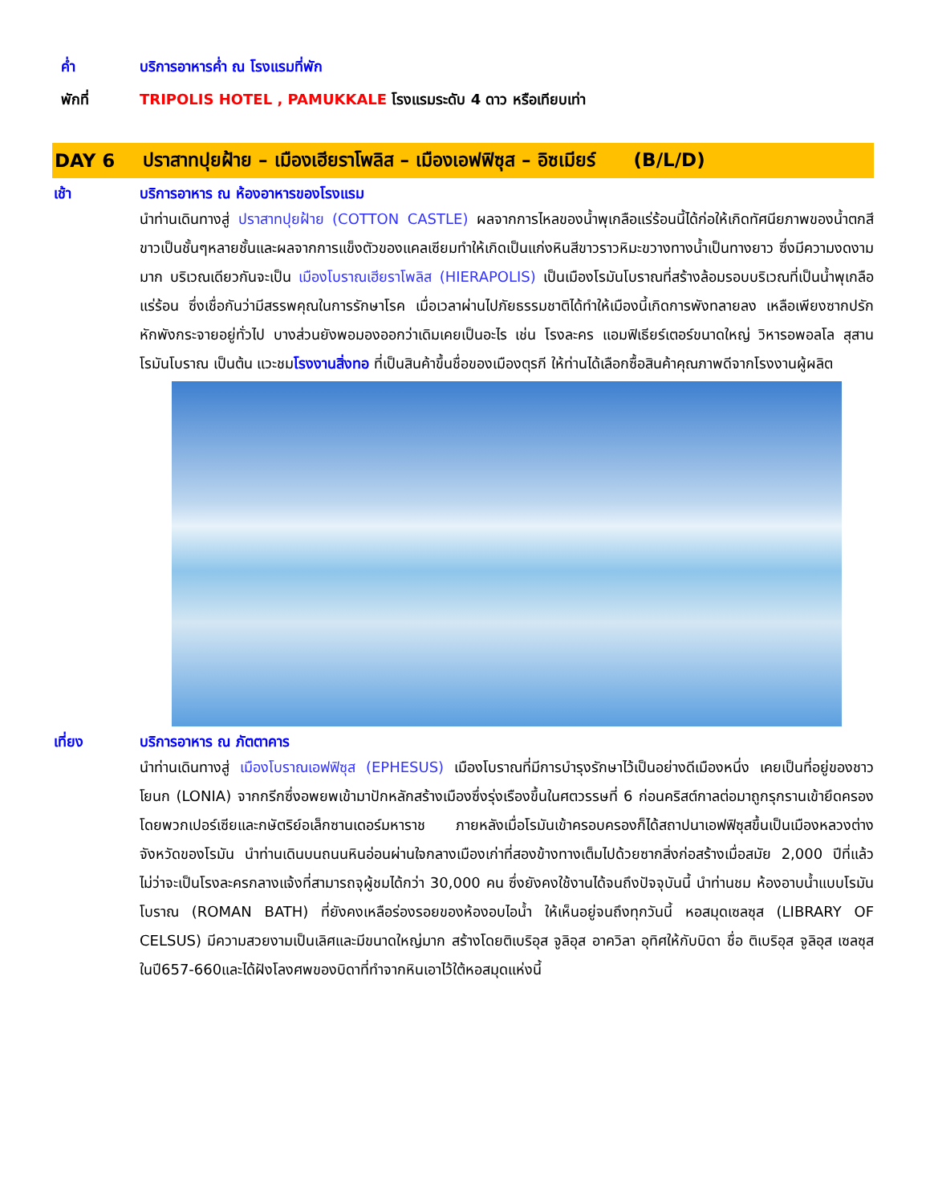ค่ำ บริการอาหารค่ำ ณ โรงแรมที่พัก
พักที่ TRIPOLIS HOTEL , PAMUKKALE โรงแรมระดับ 4 ดาว หรือเทียบเท่า
DAY 6 ปราสาทปุยฝ้าย – เมืองเฮียราโพลิส – เมืองเอฟฟิซุส – อิซเมียร์ (B/L/D)
เช้า บริการอาหาร ณ ห้องอาหารของโรงแรม
นำท่านเดินทางสู่ ปราสาทปุยฝ้าย (COTTON CASTLE) ผลจากการไหลของน้ำพุเกลือแร่ร้อนนี้ได้ก่อให้เกิดทัศนียภาพของน้ำตกสีขาวเป็นชั้นๆหลายชั้นและผลจากการแข็งตัวของแคลเซียมทำให้เกิดเป็นแก่งหินสีขาวราวหิมะขวางทางน้ำเป็นทางยาว ซึ่งมีความงดงามมาก บริเวณเดียวกันจะเป็น เมืองโบราณเฮียราโพลิส (HIERAPOLIS) เป็นเมืองโรมันโบราณที่สร้างล้อมรอบบริเวณที่เป็นน้ำพุเกลือแร่ร้อน ซึ่งเชื่อกันว่ามีสรรพคุณในการรักษาโรค เมื่อเวลาผ่านไปภัยธรรมชาติได้ทำให้เมืองนี้เกิดการพังทลายลง เหลือเพียงซากปรักหักพังกระจายอยู่ทั่วไป บางส่วนยังพอมองออกว่าเดิมเคยเป็นอะไร เช่น โรงละคร แอมฟิเธียร์เตอร์ขนาดใหญ่ วิหารอพอลโล สุสานโรมันโบราณ เป็นต้น แวะชมโรงงานสิ่งทอ ที่เป็นสินค้าขึ้นชื่อของเมืองตุรกี ให้ท่านได้เลือกซื้อสินค้าคุณภาพดีจากโรงงานผู้ผลิต
เที่ยง บริการอาหาร ณ ภัตตาคาร
นำท่านเดินทางสู่ เมืองโบราณเอฟฟิซุส (EPHESUS) เมืองโบราณที่มีการบำรุงรักษาไว้เป็นอย่างดีเมืองหนึ่ง เคยเป็นที่อยู่ของชาวโยนก (LONIA) จากกรีกซึ่งอพยพเข้ามาปักหลักสร้างเมืองซึ่งรุ่งเรืองขึ้นในศตวรรษที่ 6 ก่อนคริสต์กาลต่อมาถูกรุกรานเข้ายึดครองโดยพวกเปอร์เซียและกษัตริย์อเล็กซานเดอร์มหาราช ภายหลังเมื่อโรมันเข้าครอบครองก็ได้สถาปนาเอฟฟิซุสขึ้นเป็นเมืองหลวงต่างจังหวัดของโรมัน นำท่านเดินบนถนนหินอ่อนผ่านใจกลางเมืองเก่าที่สองข้างทางเต็มไปด้วยซากสิ่งก่อสร้างเมื่อสมัย 2,000 ปีที่แล้ว ไม่ว่าจะเป็นโรงละครกลางแจ้งที่สามารถจุผู้ชมได้กว่า 30,000 คน ซึ่งยังคงใช้งานได้จนถึงปัจจุบันนี้ นำท่านชม ห้องอาบน้ำแบบโรมันโบราณ (ROMAN BATH) ที่ยังคงเหลือร่องรอยของห้องอบไอน้ำ ให้เห็นอยู่จนถึงทุกวันนี้ หอสมุดเซลซุส (LIBRARY OF CELSUS) มีความสวยงามเป็นเลิศและมีขนาดใหญ่มาก สร้างโดยติเบริอุส จูลิอุส อาควิลา อุทิศให้กับบิดา ชื่อ ติเบริอุส จูลิอุส เซลซุส ในปี657-660และได้ฝังโลงศพของบิดาที่ทำจากหินเอาไว้ใต้หอสมุดแห่งนี้